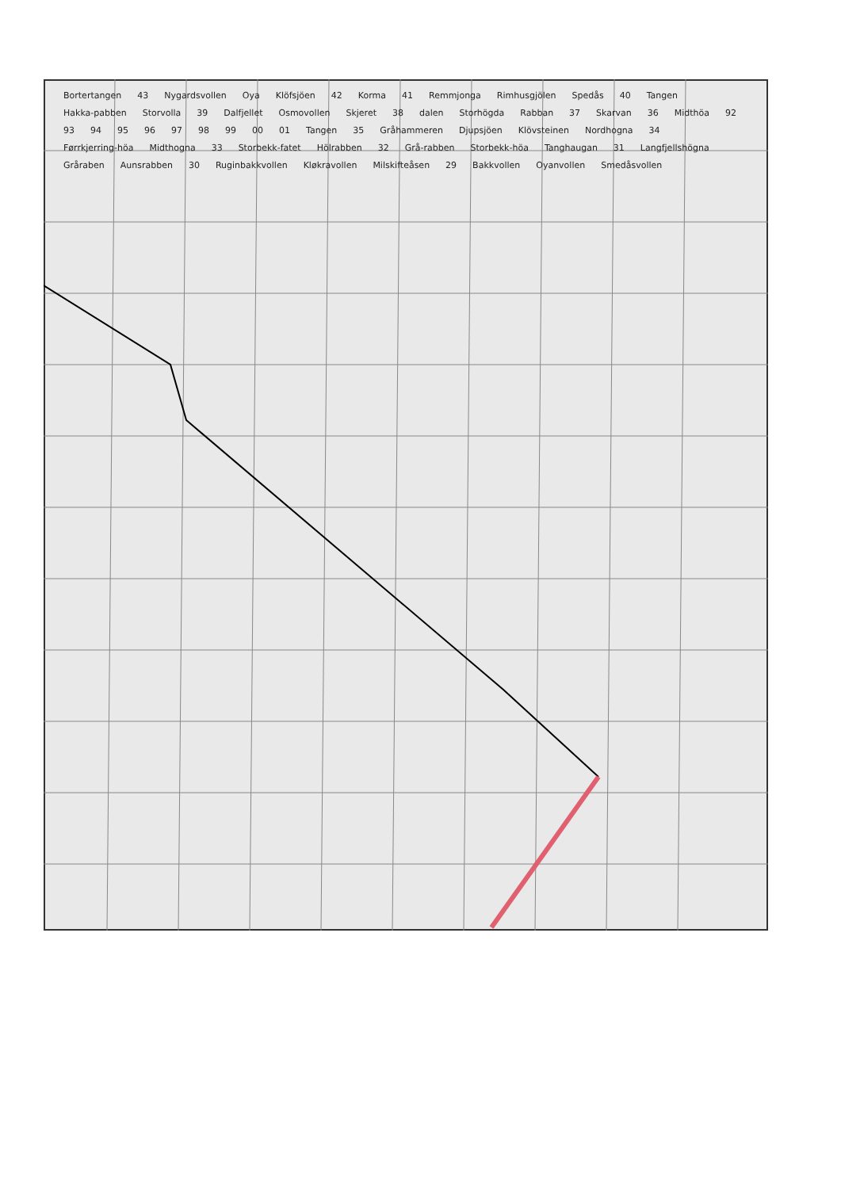Bortertangen 43 Nygardsvollen Oya Klöfsjöen 42 Korma 41 Remmjonga Rimhusgjölen Spedås 40 Tangen Hakka-pabben Storvolla 39 Dalfjellet Osmovollen Skjeret 38 dalen Storhögda Rabban 37 Skarvan 36 Midthöa 92 93 94 95 96 97 98 99 00 01 Tangen 35 Gråhammeren Djupsjöen Klövsteinen Nordhogna 34 Førrkjerring-höa Midthogna 33 Storbekk-fatet Hölrabben 32 Grå-rabben Storbekk-höa Tanghaugan 31 Langfjellshögna Gråraben Aunsrabben 30 Ruginbakkvollen Kløkravollen Milskifteåsen 29 Bakkvollen Oyanvollen Smedåsvollen